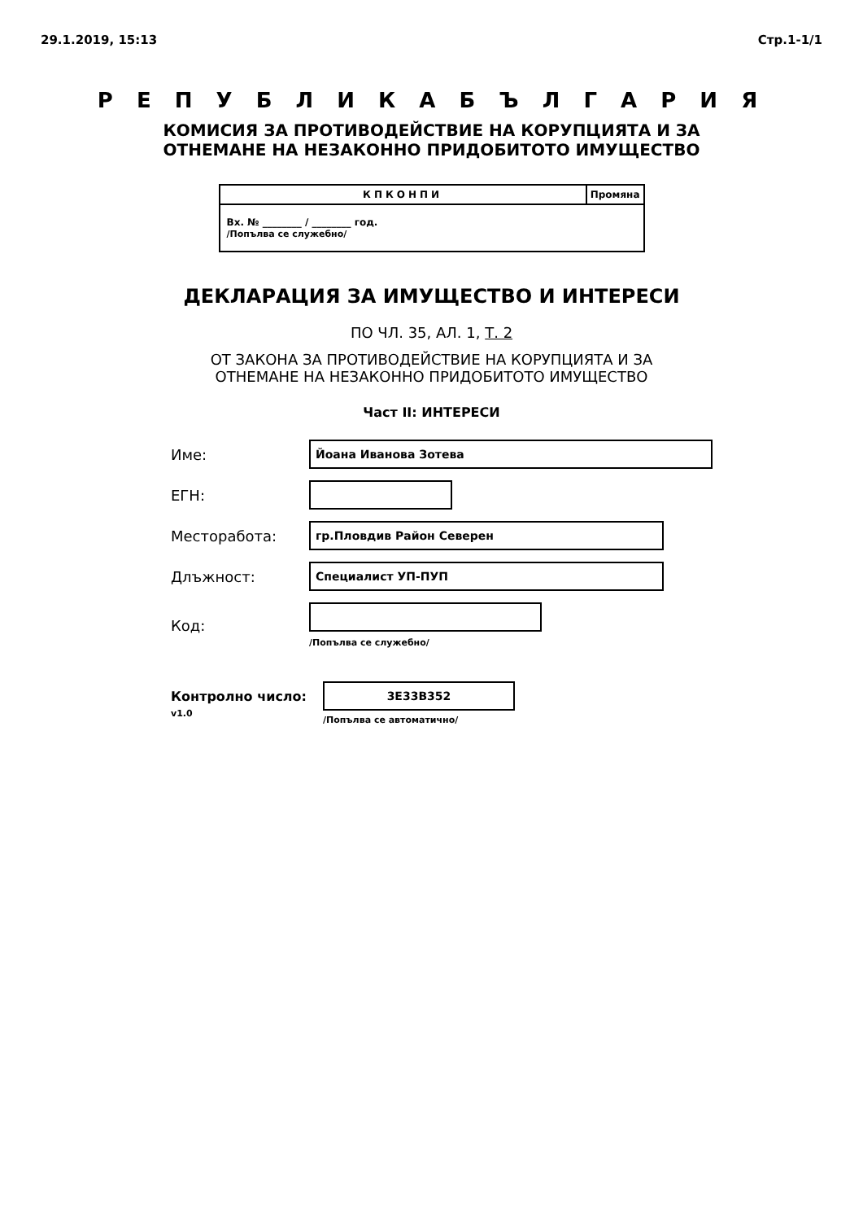29.1.2019, 15:13 Стр.1-1/1
Р Е П У Б Л И К А Б Ъ Л Г А Р И Я
КОМИСИЯ ЗА ПРОТИВОДЕЙСТВИЕ НА КОРУПЦИЯТА И ЗА
ОТНЕМАНЕ НА НЕЗАКОННО ПРИДОБИТОТО ИМУЩЕСТВО
КПКОНПИ Промяна
Вх. № ________ / ________ год.
/Попълва се служебно/
ДЕКЛАРАЦИЯ ЗА ИМУЩЕСТВО И ИНТЕРЕСИ
ПО ЧЛ. 35, АЛ. 1, Т. 2
ОТ ЗАКОНА ЗА ПРОТИВОДЕЙСТВИЕ НА КОРУПЦИЯТА И ЗА
ОТНЕМАНЕ НА НЕЗАКОННО ПРИДОБИТОТО ИМУЩЕСТВО
Част II: ИНТЕРЕСИ
Име:
Йоана Иванова Зотева
ЕГН:
Месторабота:
гр.Пловдив Район Северен
Длъжност:
Специалист УП-ПУП
Код:
/Попълва се служебно/
Контролно число:
v1.0
3E33B352
/Попълва се автоматично/